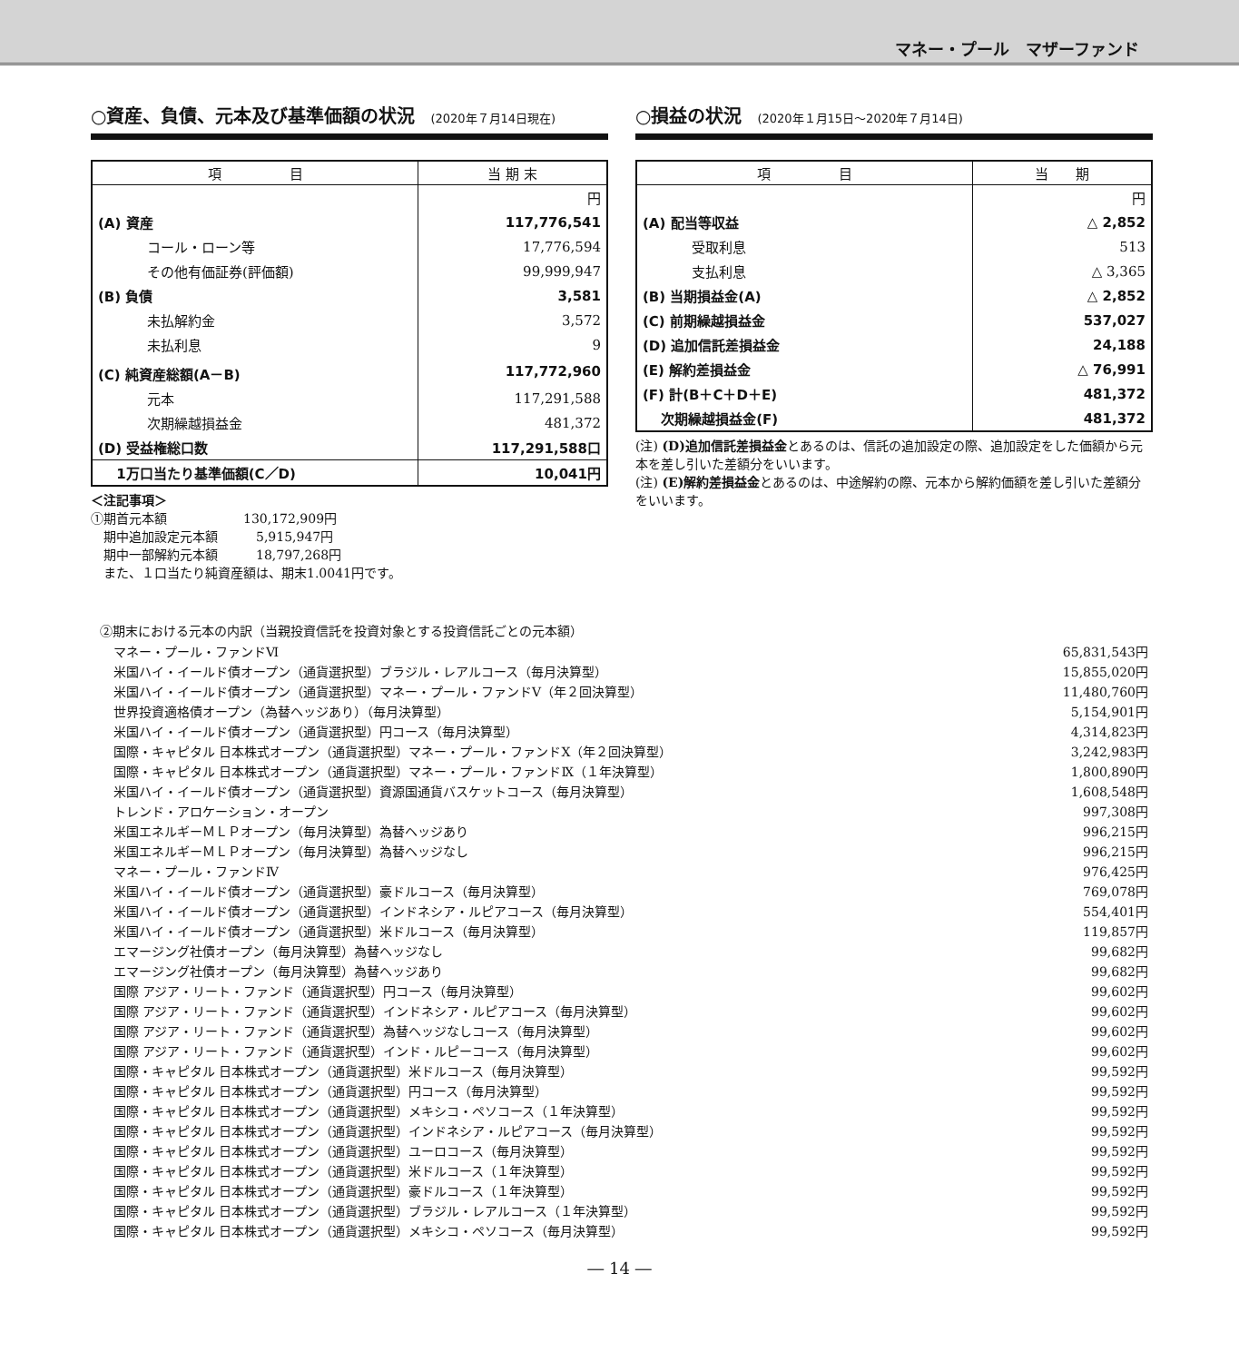マネー・プール　マザーファンド
○資産、負債、元本及び基準価額の状況 (2020年７月14日現在)
| 項 目 | 当 期 末 |
| --- | --- |
| | 円 |
| (A) 資産 | 117,776,541 |
| コール・ローン等 | 17,776,594 |
| その他有価証券(評価額) | 99,999,947 |
| (B) 負債 | 3,581 |
| 未払解約金 | 3,572 |
| 未払利息 | 9 |
| (C) 純資産総額(A－B) | 117,772,960 |
| 元本 | 117,291,588 |
| 次期繰越損益金 | 481,372 |
| (D) 受益権総口数 | 117,291,588口 |
| 1万口当たり基準価額(C／D) | 10,041円 |
＜注記事項＞
①期首元本額　　　　　　130,172,909円
　期中追加設定元本額　　　5,915,947円
　期中一部解約元本額　　　18,797,268円
　また、１口当たり純資産額は、期末1.0041円です。
○損益の状況 (2020年１月15日～2020年７月14日)
| 項 目 | 当 期 |
| --- | --- |
| | 円 |
| (A) 配当等収益 | △ 2,852 |
| 受取利息 | 513 |
| 支払利息 | △ 3,365 |
| (B) 当期損益金(A) | △ 2,852 |
| (C) 前期繰越損益金 | 537,027 |
| (D) 追加信託差損益金 | 24,188 |
| (E) 解約差損益金 | △ 76,991 |
| (F) 計(B＋C＋D＋E) | 481,372 |
| 次期繰越損益金(F) | 481,372 |
(注) (D)追加信託差損益金とあるのは、信託の追加設定の際、追加設定をした価額から元本を差し引いた差額分をいいます。
(注) (E)解約差損益金とあるのは、中途解約の際、元本から解約価額を差し引いた差額分をいいます。
②期末における元本の内訳（当親投資信託を投資対象とする投資信託ごとの元本額）
| マネー・プール・ファンドⅥ | 65,831,543円 |
| 米国ハイ・イールド債オープン（通貨選択型）ブラジル・レアルコース（毎月決算型） | 15,855,020円 |
| 米国ハイ・イールド債オープン（通貨選択型）マネー・プール・ファンドⅤ（年２回決算型） | 11,480,760円 |
| 世界投資適格債オープン（為替ヘッジあり）（毎月決算型） | 5,154,901円 |
| 米国ハイ・イールド債オープン（通貨選択型）円コース（毎月決算型） | 4,314,823円 |
| 国際・キャピタル 日本株式オープン（通貨選択型）マネー・プール・ファンドⅩ（年２回決算型） | 3,242,983円 |
| 国際・キャピタル 日本株式オープン（通貨選択型）マネー・プール・ファンドⅨ（１年決算型） | 1,800,890円 |
| 米国ハイ・イールド債オープン（通貨選択型）資源国通貨バスケットコース（毎月決算型） | 1,608,548円 |
| トレンド・アロケーション・オープン | 997,308円 |
| 米国エネルギーＭＬＰオープン（毎月決算型）為替ヘッジあり | 996,215円 |
| 米国エネルギーＭＬＰオープン（毎月決算型）為替ヘッジなし | 996,215円 |
| マネー・プール・ファンドⅣ | 976,425円 |
| 米国ハイ・イールド債オープン（通貨選択型）豪ドルコース（毎月決算型） | 769,078円 |
| 米国ハイ・イールド債オープン（通貨選択型）インドネシア・ルピアコース（毎月決算型） | 554,401円 |
| 米国ハイ・イールド債オープン（通貨選択型）米ドルコース（毎月決算型） | 119,857円 |
| エマージング社債オープン（毎月決算型）為替ヘッジなし | 99,682円 |
| エマージング社債オープン（毎月決算型）為替ヘッジあり | 99,682円 |
| 国際 アジア・リート・ファンド（通貨選択型）円コース（毎月決算型） | 99,602円 |
| 国際 アジア・リート・ファンド（通貨選択型）インドネシア・ルピアコース（毎月決算型） | 99,602円 |
| 国際 アジア・リート・ファンド（通貨選択型）為替ヘッジなしコース（毎月決算型） | 99,602円 |
| 国際 アジア・リート・ファンド（通貨選択型）インド・ルピーコース（毎月決算型） | 99,602円 |
| 国際・キャピタル 日本株式オープン（通貨選択型）米ドルコース（毎月決算型） | 99,592円 |
| 国際・キャピタル 日本株式オープン（通貨選択型）円コース（毎月決算型） | 99,592円 |
| 国際・キャピタル 日本株式オープン（通貨選択型）メキシコ・ペソコース（１年決算型） | 99,592円 |
| 国際・キャピタル 日本株式オープン（通貨選択型）インドネシア・ルピアコース（毎月決算型） | 99,592円 |
| 国際・キャピタル 日本株式オープン（通貨選択型）ユーロコース（毎月決算型） | 99,592円 |
| 国際・キャピタル 日本株式オープン（通貨選択型）米ドルコース（１年決算型） | 99,592円 |
| 国際・キャピタル 日本株式オープン（通貨選択型）豪ドルコース（１年決算型） | 99,592円 |
| 国際・キャピタル 日本株式オープン（通貨選択型）ブラジル・レアルコース（１年決算型） | 99,592円 |
| 国際・キャピタル 日本株式オープン（通貨選択型）メキシコ・ペソコース（毎月決算型） | 99,592円 |
― 14 ―